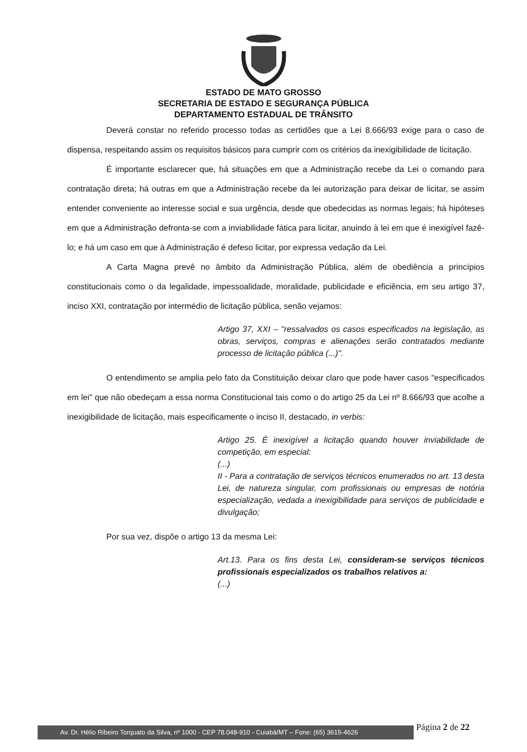ESTADO DE MATO GROSSO
SECRETARIA DE ESTADO E SEGURANÇA PÚBLICA
DEPARTAMENTO ESTADUAL DE TRÂNSITO
Deverá constar no referido processo todas as certidões que a Lei 8.666/93 exige para o caso de dispensa, respeitando assim os requisitos básicos para cumprir com os critérios da inexigibilidade de licitação.
É importante esclarecer que, há situações em que a Administração recebe da Lei o comando para contratação direta; há outras em que a Administração recebe da lei autorização para deixar de licitar, se assim entender conveniente ao interesse social e sua urgência, desde que obedecidas as normas legais; há hipóteses em que a Administração defronta-se com a inviabilidade fática para licitar, anuindo à lei em que é inexigível fazê-lo; e há um caso em que à Administração é defeso licitar, por expressa vedação da Lei.
A Carta Magna prevê no âmbito da Administração Pública, além de obediência a princípios constitucionais como o da legalidade, impessoalidade, moralidade, publicidade e eficiência, em seu artigo 37, inciso XXI, contratação por intermédio de licitação pública, senão vejamos:
Artigo 37, XXI – "ressalvados os casos especificados na legislação, as obras, serviços, compras e alienações serão contratados mediante processo de licitação pública (...)".
O entendimento se amplia pelo fato da Constituição deixar claro que pode haver casos "especificados em lei" que não obedeçam a essa norma Constitucional tais como o do artigo 25 da Lei nº 8.666/93 que acolhe a inexigibilidade de licitação, mais especificamente o inciso II, destacado, in verbis:
Artigo 25. É inexigível a licitação quando houver inviabilidade de competição, em especial:
(...)
II - Para a contratação de serviços técnicos enumerados no art. 13 desta Lei, de natureza singular, com profissionais ou empresas de notória especialização, vedada a inexigibilidade para serviços de publicidade e divulgação;
Por sua vez, dispõe o artigo 13 da mesma Lei:
Art.13. Para os fins desta Lei, consideram-se serviços técnicos profissionais especializados os trabalhos relativos a:
(...)
Av. Dr. Hélio Ribeiro Torquato da Silva, nº 1000 - CEP 78.048-910 - Cuiabá/MT – Fone: (65) 3615-4626
Página 2 de 22